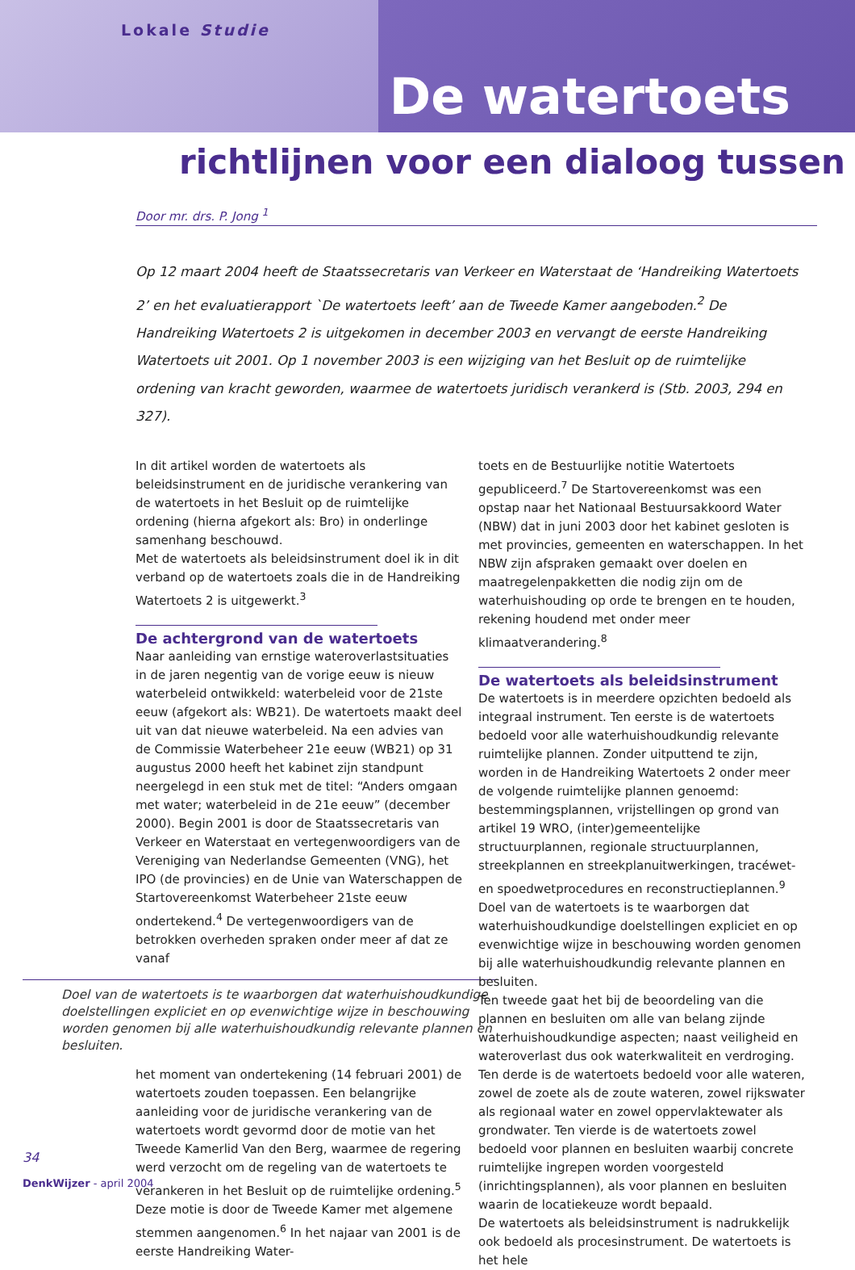Lokale Studie
De watertoets
richtlijnen voor een dialoog tussen
Door mr. drs. P. Jong <sup>1</sup>
Op 12 maart 2004 heeft de Staatssecretaris van Verkeer en Waterstaat de ‘Handreiking Watertoets 2’ en het evaluatierapport `De watertoets leeft’ aan de Tweede Kamer aangeboden.<sup>2</sup> De Handreiking Watertoets 2 is uitgekomen in december 2003 en vervangt de eerste Handreiking Watertoets uit 2001. Op 1 november 2003 is een wijziging van het Besluit op de ruimtelijke ordening van kracht geworden, waarmee de watertoets juridisch verankerd is (Stb. 2003, 294 en 327).
In dit artikel worden de watertoets als beleidsinstrument en de juridische verankering van de watertoets in het Besluit op de ruimtelijke ordening (hierna afgekort als: Bro) in onderlinge samenhang beschouwd.
Met de watertoets als beleidsinstrument doel ik in dit verband op de watertoets zoals die in de Handreiking Watertoets 2 is uitgewerkt.<sup>3</sup>
De achtergrond van de watertoets
Naar aanleiding van ernstige wateroverlastsituaties in de jaren negentig van de vorige eeuw is nieuw waterbeleid ontwikkeld: waterbeleid voor de 21ste eeuw (afgekort als: WB21). De watertoets maakt deel uit van dat nieuwe waterbeleid. Na een advies van de Commissie Waterbeheer 21e eeuw (WB21) op 31 augustus 2000 heeft het kabinet zijn standpunt neergelegd in een stuk met de titel: “Anders omgaan met water; waterbeleid in de 21e eeuw” (december 2000). Begin 2001 is door de Staatssecretaris van Verkeer en Waterstaat en vertegenwoordigers van de Vereniging van Nederlandse Gemeenten (VNG), het IPO (de provincies) en de Unie van Waterschappen de Startovereenkomst Waterbeheer 21ste eeuw ondertekend.<sup>4</sup> De vertegenwoordigers van de betrokken overheden spraken onder meer af dat ze vanaf
Doel van de watertoets is te waarborgen dat waterhuishoudkundige doelstellingen expliciet en op evenwichtige wijze in beschouwing worden genomen bij alle waterhuishoudkundig relevante plannen en besluiten.
het moment van ondertekening (14 februari 2001) de watertoets zouden toepassen. Een belangrijke aanleiding voor de juridische verankering van de watertoets wordt gevormd door de motie van het Tweede Kamerlid Van den Berg, waarmee de regering werd verzocht om de regeling van de watertoets te verankeren in het Besluit op de ruimtelijke ordening.<sup>5</sup> Deze motie is door de Tweede Kamer met algemene stemmen aangenomen.<sup>6</sup> In het najaar van 2001 is de eerste Handreiking Water-
toets en de Bestuurlijke notitie Watertoets gepubliceerd.<sup>7</sup> De Startovereenkomst was een opstap naar het Nationaal Bestuursakkoord Water (NBW) dat in juni 2003 door het kabinet gesloten is met provincies, gemeenten en waterschappen. In het NBW zijn afspraken gemaakt over doelen en maatregelenpakketten die nodig zijn om de waterhuishouding op orde te brengen en te houden, rekening houdend met onder meer klimaatverandering.<sup>8</sup>
De watertoets als beleidsinstrument
De watertoets is in meerdere opzichten bedoeld als integraal instrument. Ten eerste is de watertoets bedoeld voor alle waterhuishoudkundig relevante ruimtelijke plannen. Zonder uitputtend te zijn, worden in de Handreiking Watertoets 2 onder meer de volgende ruimtelijke plannen genoemd: bestemmingsplannen, vrijstellingen op grond van artikel 19 WRO, (inter)gemeentelijke structuurplannen, regionale structuurplannen, streekplannen en streekplanuitwerkingen, tracéwet- en spoedwetprocedures en reconstructieplannen.<sup>9</sup> Doel van de watertoets is te waarborgen dat waterhuishoudkundige doelstellingen expliciet en op evenwichtige wijze in beschouwing worden genomen bij alle waterhuishoudkundig relevante plannen en besluiten.
Ten tweede gaat het bij de beoordeling van die plannen en besluiten om alle van belang zijnde waterhuishoudkundige aspecten; naast veiligheid en wateroverlast dus ook waterkwaliteit en verdroging. Ten derde is de watertoets bedoeld voor alle wateren, zowel de zoete als de zoute wateren, zowel rijkswater als regionaal water en zowel oppervlaktewater als grondwater. Ten vierde is de watertoets zowel bedoeld voor plannen en besluiten waarbij concrete ruimtelijke ingrepen worden voorgesteld (inrichtingsplannen), als voor plannen en besluiten waarin de locatiekeuze wordt bepaald.
De watertoets als beleidsinstrument is nadrukkelijk ook bedoeld als procesinstrument. De watertoets is het hele
34
DenkWijzer - april 2004